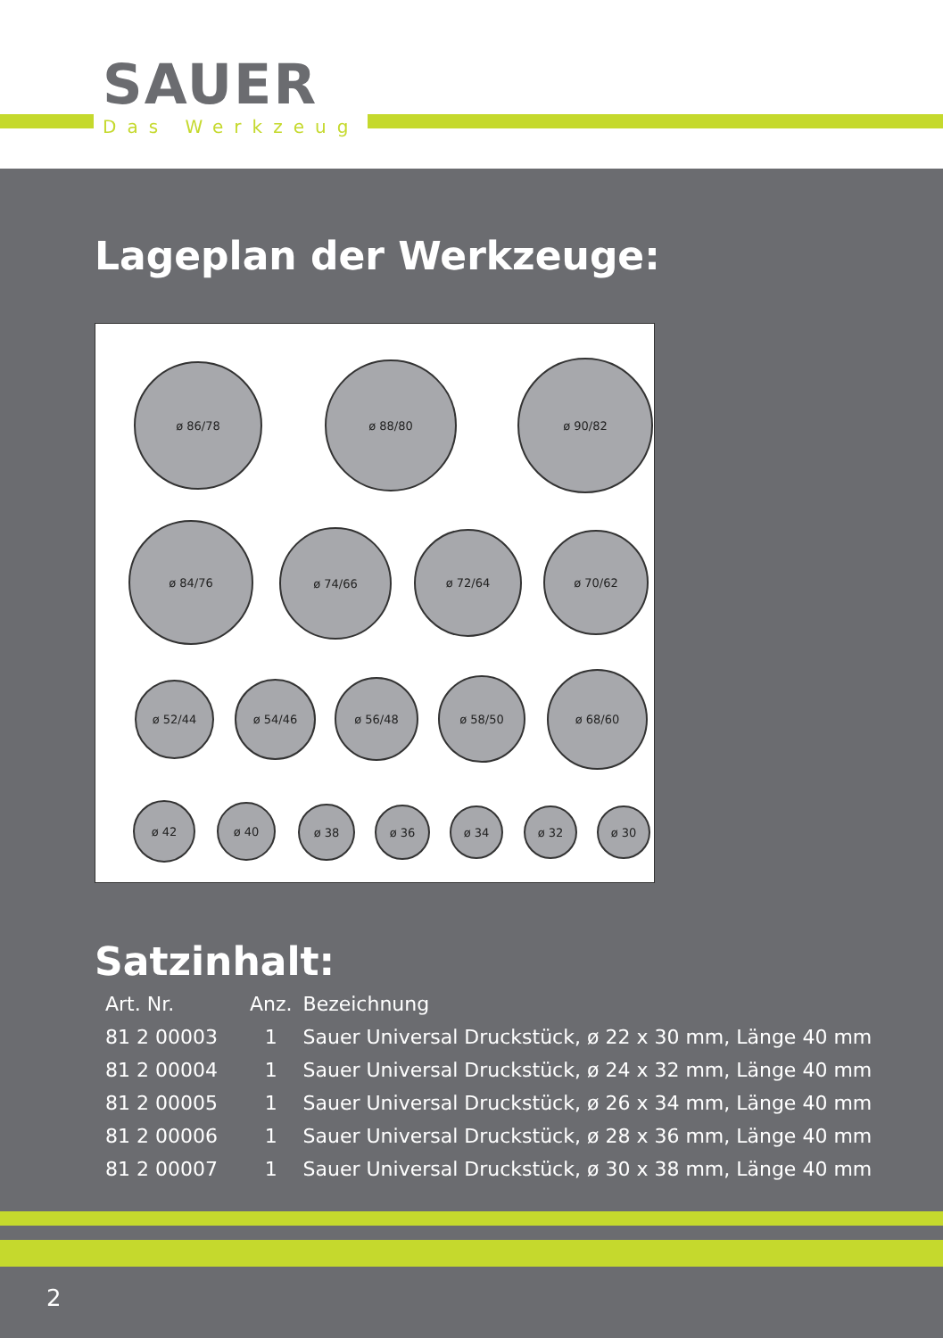SAUER
Das Werkzeug
Lageplan der Werkzeuge:
ø 86/78 ø 88/80 ø 90/82
ø 84/76
ø 74/66 ø 72/64 ø 70/62
ø 52/44 ø 54/46 ø 56/48 ø 58/50 ø 68/60
ø 42 ø 40 ø 38 ø 36 ø 34 ø 32 ø 30
Satzinhalt:
| Art. Nr. | Anz. | Bezeichnung |
| --- | --- | --- |
| 81 2 00003 | 1 | Sauer Universal Druckstück, ø 22 x 30 mm, Länge 40 mm |
| 81 2 00004 | 1 | Sauer Universal Druckstück, ø 24 x 32 mm, Länge 40 mm |
| 81 2 00005 | 1 | Sauer Universal Druckstück, ø 26 x 34 mm, Länge 40 mm |
| 81 2 00006 | 1 | Sauer Universal Druckstück, ø 28 x 36 mm, Länge 40 mm |
| 81 2 00007 | 1 | Sauer Universal Druckstück, ø 30 x 38 mm, Länge 40 mm |
2